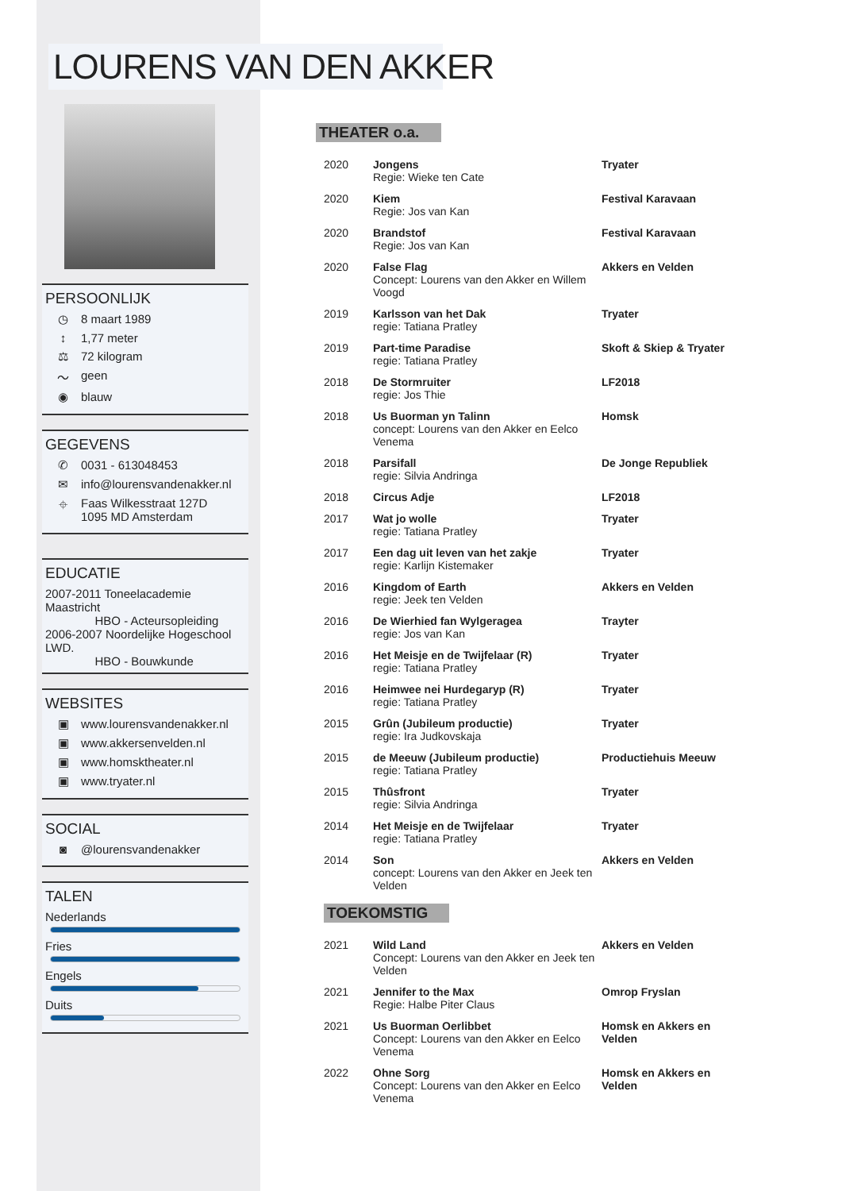LOURENS VAN DEN AKKER
PERSOONLIJK
◷ 8 maart 1989
↕ 1,77 meter
⚖ 72 kilogram
〜 geen
◉ blauw
GEGEVENS
✆ 0031 - 613048453
✉ info@lourensvandenakker.nl
⌖ Faas Wilkesstraat 127D
1095 MD Amsterdam
EDUCATIE
2007-2011 Toneelacademie Maastricht
HBO - Acteursopleiding
2006-2007 Noordelijke Hogeschool LWD.
HBO - Bouwkunde
WEBSITES
▣ www.lourensvandenakker.nl
▣ www.akkersenvelden.nl
▣ www.homsktheater.nl
▣ www.tryater.nl
SOCIAL
◙ @lourensvandenakker
TALEN
Nederlands
Fries
Engels
Duits
THEATER o.a.
| 2020 | Jongens Regie: Wieke ten Cate | Tryater |
| 2020 | Kiem Regie: Jos van Kan | Festival Karavaan |
| 2020 | Brandstof Regie: Jos van Kan | Festival Karavaan |
| 2020 | False Flag Concept: Lourens van den Akker en Willem Voogd | Akkers en Velden |
| 2019 | Karlsson van het Dak regie: Tatiana Pratley | Tryater |
| 2019 | Part-time Paradise regie: Tatiana Pratley | Skoft & Skiep & Tryater |
| 2018 | De Stormruiter regie: Jos Thie | LF2018 |
| 2018 | Us Buorman yn Talinn concept: Lourens van den Akker en Eelco Venema | Homsk |
| 2018 | Parsifall regie: Silvia Andringa | De Jonge Republiek |
| 2018 | Circus Adje | LF2018 |
| 2017 | Wat jo wolle regie: Tatiana Pratley | Tryater |
| 2017 | Een dag uit leven van het zakje regie: Karlijn Kistemaker | Tryater |
| 2016 | Kingdom of Earth regie: Jeek ten Velden | Akkers en Velden |
| 2016 | De Wierhied fan Wylgeragea regie: Jos van Kan | Trayter |
| 2016 | Het Meisje en de Twijfelaar (R) regie: Tatiana Pratley | Tryater |
| 2016 | Heimwee nei Hurdegaryp (R) regie: Tatiana Pratley | Tryater |
| 2015 | Grûn (Jubileum productie) regie: Ira Judkovskaja | Tryater |
| 2015 | de Meeuw (Jubileum productie) regie: Tatiana Pratley | Productiehuis Meeuw |
| 2015 | Thûsfront regie: Silvia Andringa | Tryater |
| 2014 | Het Meisje en de Twijfelaar regie: Tatiana Pratley | Tryater |
| 2014 | Son concept: Lourens van den Akker en Jeek ten Velden | Akkers en Velden |
TOEKOMSTIG
| 2021 | Wild Land Concept: Lourens van den Akker en Jeek ten Velden | Akkers en Velden |
| 2021 | Jennifer to the Max Regie: Halbe Piter Claus | Omrop Fryslan |
| 2021 | Us Buorman Oerlibbet Concept: Lourens van den Akker en Eelco Venema | Homsk en Akkers en Velden |
| 2022 | Ohne Sorg Concept: Lourens van den Akker en Eelco Venema | Homsk en Akkers en Velden |